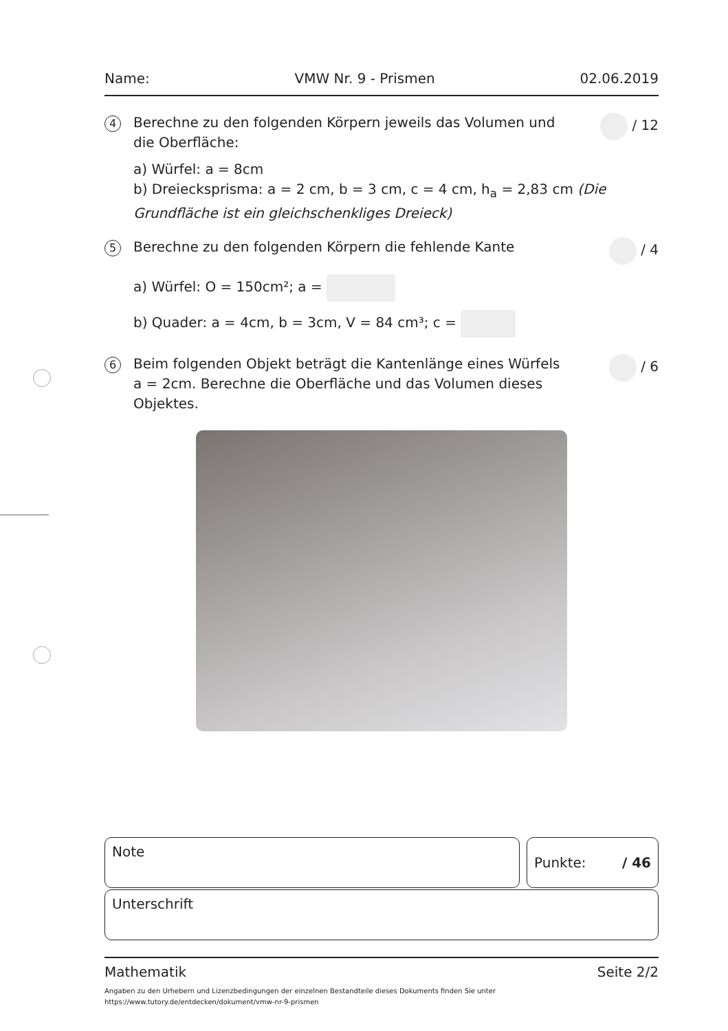Name: VMW Nr. 9 - Prismen 02.06.2019
4
Berechne zu den folgenden Körpern jeweils das Volumen und die Oberfläche:
/ 12
a) Würfel: a = 8cm
b) Dreiecksprisma: a = 2 cm, b = 3 cm, c = 4 cm, h<sub>a</sub> = 2,83 cm (Die Grundfläche ist ein gleichschenkliges Dreieck)
5
Berechne zu den folgenden Körpern die fehlende Kante
/ 4
a) Würfel: O = 150cm²; a =
b) Quader: a = 4cm, b = 3cm, V = 84 cm³; c =
6
Beim folgenden Objekt beträgt die Kantenlänge eines Würfels a = 2cm. Berechne die Oberfläche und das Volumen dieses Objektes.
/ 6
Note Punkte: / 46
Unterschrift
Mathematik Seite 2/2
Angaben zu den Urhebern und Lizenzbedingungen der einzelnen Bestandteile dieses Dokuments finden Sie unter
https://www.tutory.de/entdecken/dokument/vmw-nr-9-prismen